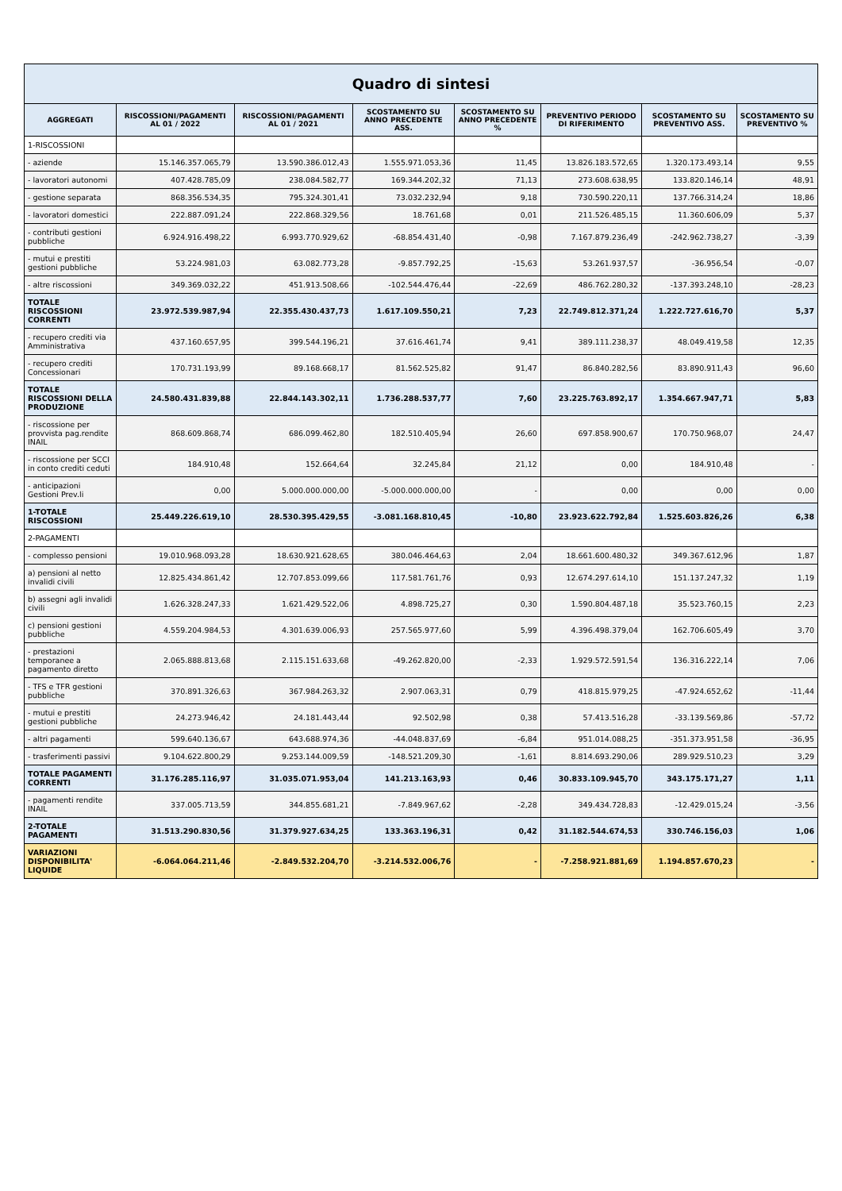Quadro di sintesi
| AGGREGATI | RISCOSSIONI/PAGAMENTI AL 01 / 2022 | RISCOSSIONI/PAGAMENTI AL 01 / 2021 | SCOSTAMENTO SU ANNO PRECEDENTE ASS. | SCOSTAMENTO SU ANNO PRECEDENTE % | PREVENTIVO PERIODO DI RIFERIMENTO | SCOSTAMENTO SU PREVENTIVO ASS. | SCOSTAMENTO SU PREVENTIVO % |
| --- | --- | --- | --- | --- | --- | --- | --- |
| 1-RISCOSSIONI | | | | | | | |
| - aziende | 15.146.357.065,79 | 13.590.386.012,43 | 1.555.971.053,36 | 11,45 | 13.826.183.572,65 | 1.320.173.493,14 | 9,55 |
| - lavoratori autonomi | 407.428.785,09 | 238.084.582,77 | 169.344.202,32 | 71,13 | 273.608.638,95 | 133.820.146,14 | 48,91 |
| - gestione separata | 868.356.534,35 | 795.324.301,41 | 73.032.232,94 | 9,18 | 730.590.220,11 | 137.766.314,24 | 18,86 |
| - lavoratori domestici | 222.887.091,24 | 222.868.329,56 | 18.761,68 | 0,01 | 211.526.485,15 | 11.360.606,09 | 5,37 |
| - contributi gestioni pubbliche | 6.924.916.498,22 | 6.993.770.929,62 | -68.854.431,40 | -0,98 | 7.167.879.236,49 | -242.962.738,27 | -3,39 |
| - mutui e prestiti gestioni pubbliche | 53.224.981,03 | 63.082.773,28 | -9.857.792,25 | -15,63 | 53.261.937,57 | -36.956,54 | -0,07 |
| - altre riscossioni | 349.369.032,22 | 451.913.508,66 | -102.544.476,44 | -22,69 | 486.762.280,32 | -137.393.248,10 | -28,23 |
| TOTALE RISCOSSIONI CORRENTI | 23.972.539.987,94 | 22.355.430.437,73 | 1.617.109.550,21 | 7,23 | 22.749.812.371,24 | 1.222.727.616,70 | 5,37 |
| - recupero crediti via Amministrativa | 437.160.657,95 | 399.544.196,21 | 37.616.461,74 | 9,41 | 389.111.238,37 | 48.049.419,58 | 12,35 |
| - recupero crediti Concessionari | 170.731.193,99 | 89.168.668,17 | 81.562.525,82 | 91,47 | 86.840.282,56 | 83.890.911,43 | 96,60 |
| TOTALE RISCOSSIONI DELLA PRODUZIONE | 24.580.431.839,88 | 22.844.143.302,11 | 1.736.288.537,77 | 7,60 | 23.225.763.892,17 | 1.354.667.947,71 | 5,83 |
| - riscossione per provvista pag.rendite INAIL | 868.609.868,74 | 686.099.462,80 | 182.510.405,94 | 26,60 | 697.858.900,67 | 170.750.968,07 | 24,47 |
| - riscossione per SCCI in conto crediti ceduti | 184.910,48 | 152.664,64 | 32.245,84 | 21,12 | 0,00 | 184.910,48 | - |
| - anticipazioni Gestioni Prev.li | 0,00 | 5.000.000.000,00 | -5.000.000.000,00 | - | 0,00 | 0,00 | 0,00 |
| 1-TOTALE RISCOSSIONI | 25.449.226.619,10 | 28.530.395.429,55 | -3.081.168.810,45 | -10,80 | 23.923.622.792,84 | 1.525.603.826,26 | 6,38 |
| 2-PAGAMENTI | | | | | | | |
| - complesso pensioni | 19.010.968.093,28 | 18.630.921.628,65 | 380.046.464,63 | 2,04 | 18.661.600.480,32 | 349.367.612,96 | 1,87 |
| a) pensioni al netto invalidi civili | 12.825.434.861,42 | 12.707.853.099,66 | 117.581.761,76 | 0,93 | 12.674.297.614,10 | 151.137.247,32 | 1,19 |
| b) assegni agli invalidi civili | 1.626.328.247,33 | 1.621.429.522,06 | 4.898.725,27 | 0,30 | 1.590.804.487,18 | 35.523.760,15 | 2,23 |
| c) pensioni gestioni pubbliche | 4.559.204.984,53 | 4.301.639.006,93 | 257.565.977,60 | 5,99 | 4.396.498.379,04 | 162.706.605,49 | 3,70 |
| - prestazioni temporanee a pagamento diretto | 2.065.888.813,68 | 2.115.151.633,68 | -49.262.820,00 | -2,33 | 1.929.572.591,54 | 136.316.222,14 | 7,06 |
| - TFS e TFR gestioni pubbliche | 370.891.326,63 | 367.984.263,32 | 2.907.063,31 | 0,79 | 418.815.979,25 | -47.924.652,62 | -11,44 |
| - mutui e prestiti gestioni pubbliche | 24.273.946,42 | 24.181.443,44 | 92.502,98 | 0,38 | 57.413.516,28 | -33.139.569,86 | -57,72 |
| - altri pagamenti | 599.640.136,67 | 643.688.974,36 | -44.048.837,69 | -6,84 | 951.014.088,25 | -351.373.951,58 | -36,95 |
| - trasferimenti passivi | 9.104.622.800,29 | 9.253.144.009,59 | -148.521.209,30 | -1,61 | 8.814.693.290,06 | 289.929.510,23 | 3,29 |
| TOTALE PAGAMENTI CORRENTI | 31.176.285.116,97 | 31.035.071.953,04 | 141.213.163,93 | 0,46 | 30.833.109.945,70 | 343.175.171,27 | 1,11 |
| - pagamenti rendite INAIL | 337.005.713,59 | 344.855.681,21 | -7.849.967,62 | -2,28 | 349.434.728,83 | -12.429.015,24 | -3,56 |
| 2-TOTALE PAGAMENTI | 31.513.290.830,56 | 31.379.927.634,25 | 133.363.196,31 | 0,42 | 31.182.544.674,53 | 330.746.156,03 | 1,06 |
| VARIAZIONI DISPONIBILITA' LIQUIDE | -6.064.064.211,46 | -2.849.532.204,70 | -3.214.532.006,76 | - | -7.258.921.881,69 | 1.194.857.670,23 | - |